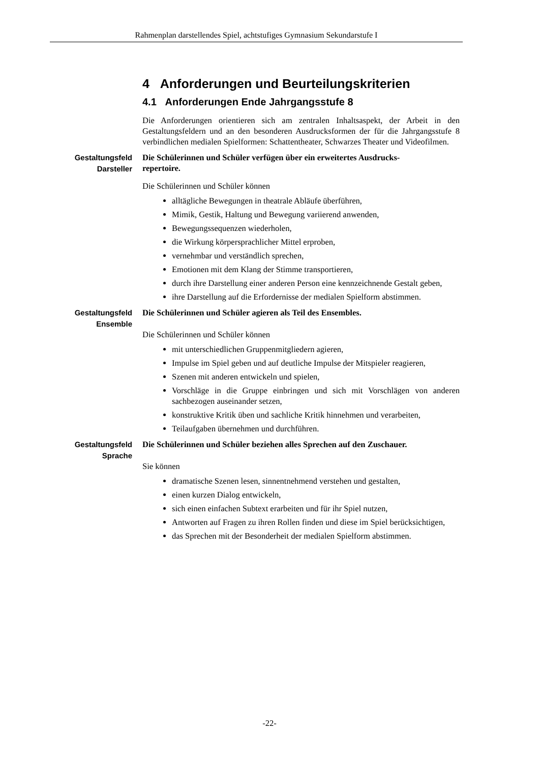Rahmenplan darstellendes Spiel, achtstufiges Gymnasium Sekundarstufe I
4 Anforderungen und Beurteilungskriterien
4.1 Anforderungen Ende Jahrgangsstufe 8
Die Anforderungen orientieren sich am zentralen Inhaltsaspekt, der Arbeit in den Gestaltungsfeldern und an den besonderen Ausdrucksformen der für die Jahrgangsstufe 8 verbindlichen medialen Spielformen: Schattentheater, Schwarzes Theater und Videofilmen.
Gestaltungsfeld Darsteller
Die Schülerinnen und Schüler verfügen über ein erweitertes Ausdrucks-
repertoire.
Die Schülerinnen und Schüler können
alltägliche Bewegungen in theatrale Abläufe überführen,
Mimik, Gestik, Haltung und Bewegung variierend anwenden,
Bewegungssequenzen wiederholen,
die Wirkung körpersprachlicher Mittel erproben,
vernehmbar und verständlich sprechen,
Emotionen mit dem Klang der Stimme transportieren,
durch ihre Darstellung einer anderen Person eine kennzeichnende Gestalt geben,
ihre Darstellung auf die Erfordernisse der medialen Spielform abstimmen.
Gestaltungsfeld Ensemble
Die Schülerinnen und Schüler agieren als Teil des Ensembles.
Die Schülerinnen und Schüler können
mit unterschiedlichen Gruppenmitgliedern agieren,
Impulse im Spiel geben und auf deutliche Impulse der Mitspieler reagieren,
Szenen mit anderen entwickeln und spielen,
Vorschläge in die Gruppe einbringen und sich mit Vorschlägen von anderen sachbezogen auseinander setzen,
konstruktive Kritik üben und sachliche Kritik hinnehmen und verarbeiten,
Teilaufgaben übernehmen und durchführen.
Gestaltungsfeld Sprache
Die Schülerinnen und Schüler beziehen alles Sprechen auf den Zuschauer.
Sie können
dramatische Szenen lesen, sinnentnehmend verstehen und gestalten,
einen kurzen Dialog entwickeln,
sich einen einfachen Subtext erarbeiten und für ihr Spiel nutzen,
Antworten auf Fragen zu ihren Rollen finden und diese im Spiel berücksichtigen,
das Sprechen mit der Besonderheit der medialen Spielform abstimmen.
-22-